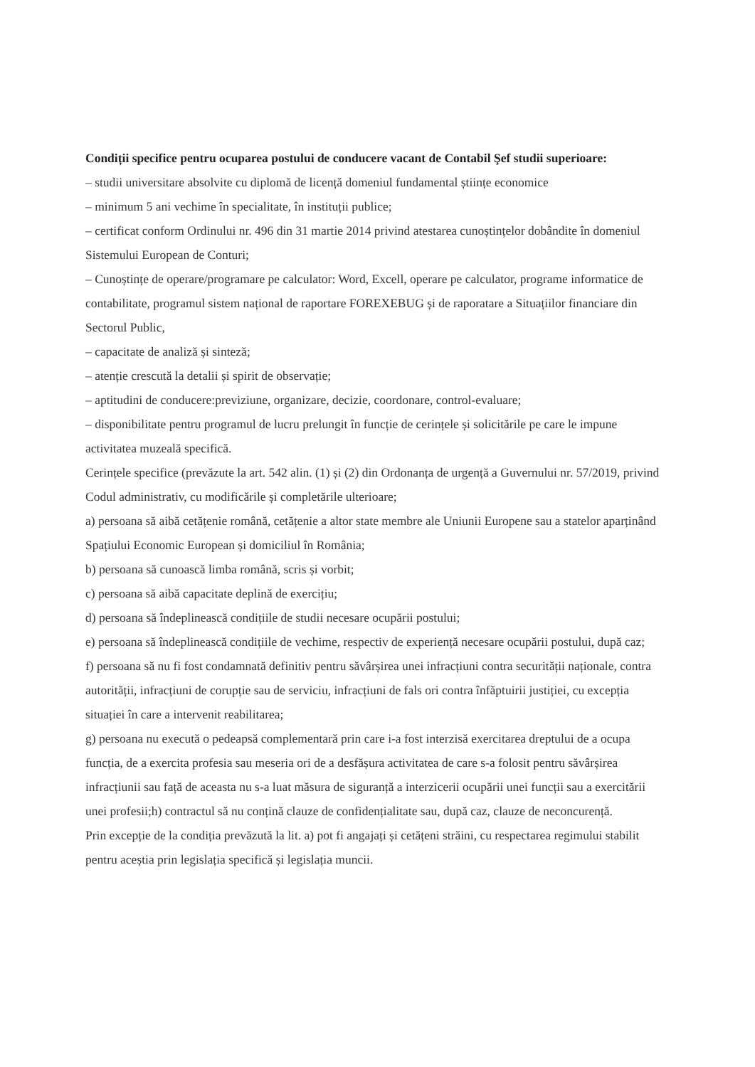Condiții specifice pentru ocuparea postului de conducere vacant de Contabil Şef studii superioare:
– studii universitare absolvite cu diplomă de licență domeniul fundamental științe economice
– minimum 5 ani vechime în specialitate, în instituții publice;
– certificat conform Ordinului nr. 496 din 31 martie 2014 privind atestarea cunoștințelor dobândite în domeniul Sistemului European de Conturi;
– Cunoștințe de operare/programare pe calculator: Word, Excell, operare pe calculator, programe informatice de contabilitate, programul sistem național de raportare FOREXEBUG și de raporatare a Situațiilor financiare din Sectorul Public,
– capacitate de analiză și sinteză;
– atenție crescută la detalii și spirit de observație;
– aptitudini de conducere:previziune, organizare, decizie, coordonare, control-evaluare;
– disponibilitate pentru programul de lucru prelungit în funcție de cerințele și solicitările pe care le impune activitatea muzeală specifică.
Cerințele specifice (prevăzute la art. 542 alin. (1) și (2) din Ordonanța de urgență a Guvernului nr. 57/2019, privind Codul administrativ, cu modificările și completările ulterioare;
a) persoana să aibă cetățenie română, cetățenie a altor state membre ale Uniunii Europene sau a statelor aparținând Spațiului Economic European și domiciliul în România;
b) persoana să cunoască limba română, scris și vorbit;
c) persoana să aibă capacitate deplină de exercițiu;
d) persoana să îndeplinească condițiile de studii necesare ocupării postului;
e) persoana să îndeplinească condițiile de vechime, respectiv de experiență necesare ocupării postului, după caz;
f) persoana să nu fi fost condamnată definitiv pentru săvârșirea unei infracțiuni contra securității naționale, contra autorității, infracțiuni de corupție sau de serviciu, infracțiuni de fals ori contra înfăptuirii justiției, cu excepția situației în care a intervenit reabilitarea;
g) persoana nu execută o pedeapsă complementară prin care i-a fost interzisă exercitarea dreptului de a ocupa funcția, de a exercita profesia sau meseria ori de a desfășura activitatea de care s-a folosit pentru săvârșirea infracțiunii sau față de aceasta nu s-a luat măsura de siguranță a interzicerii ocupării unei funcții sau a exercitării unei profesii;h) contractul să nu conțină clauze de confidențialitate sau, după caz, clauze de neconcurență.
Prin excepție de la condiția prevăzută la lit. a) pot fi angajați și cetățeni străini, cu respectarea regimului stabilit pentru aceștia prin legislația specifică și legislația muncii.